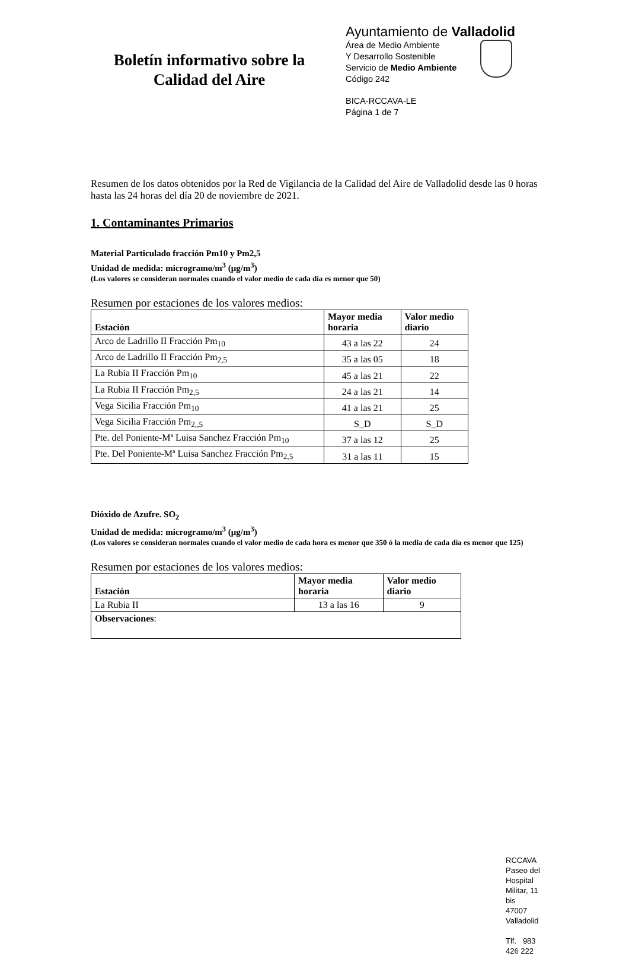Boletín informativo sobre la
Calidad del Aire
Ayuntamiento de Valladolid
Área de Medio Ambiente
Y Desarrollo Sostenible
Servicio de Medio Ambiente
Código 242
BICA-RCCAVA-LE
Página 1 de 7
Resumen de los datos obtenidos por la Red de Vigilancia de la Calidad del Aire de Valladolid desde las 0 horas hasta las 24 horas del día 20 de noviembre de 2021.
1. Contaminantes Primarios
Material Particulado fracción Pm10 y Pm2,5
Unidad de medida: microgramo/m<sup>3</sup> (μg/m<sup>3</sup>)
(Los valores se consideran normales cuando el valor medio de cada día es menor que 50)
Resumen por estaciones de los valores medios:
| Estación | Mayor media horaria | Valor medio diario |
| --- | --- | --- |
| Arco de Ladrillo II Fracción Pm<sub>10</sub> | 43 a las 22 | 24 |
| Arco de Ladrillo II Fracción Pm<sub>2,5</sub> | 35 a las 05 | 18 |
| La Rubia II Fracción Pm<sub>10</sub> | 45 a las 21 | 22 |
| La Rubia II Fracción Pm<sub>2,5</sub> | 24 a las 21 | 14 |
| Vega Sicilia Fracción Pm<sub>10</sub> | 41 a las 21 | 25 |
| Vega Sicilia Fracción Pm<sub>2,,5</sub> | S_D | S_D |
| Pte. del Poniente-Mª Luisa Sanchez Fracción Pm<sub>10</sub> | 37 a las 12 | 25 |
| Pte. Del Poniente-Mª Luisa Sanchez Fracción Pm<sub>2,5</sub> | 31 a las 11 | 15 |
Dióxido de Azufre. SO<sub>2</sub>
Unidad de medida: microgramo/m<sup>3</sup> (μg/m<sup>3</sup>)
(Los valores se consideran normales cuando el valor medio de cada hora es menor que 350 ó la media de cada día es menor que 125)
Resumen por estaciones de los valores medios:
| Estación | Mayor media horaria | Valor medio diario |
| --- | --- | --- |
| La Rubia II | 13 a las 16 | 9 |
| Observaciones : | | |
RCCAVA
Paseo del Hospital Militar, 11 bis
47007 Valladolid
Tlf. 983 426 222